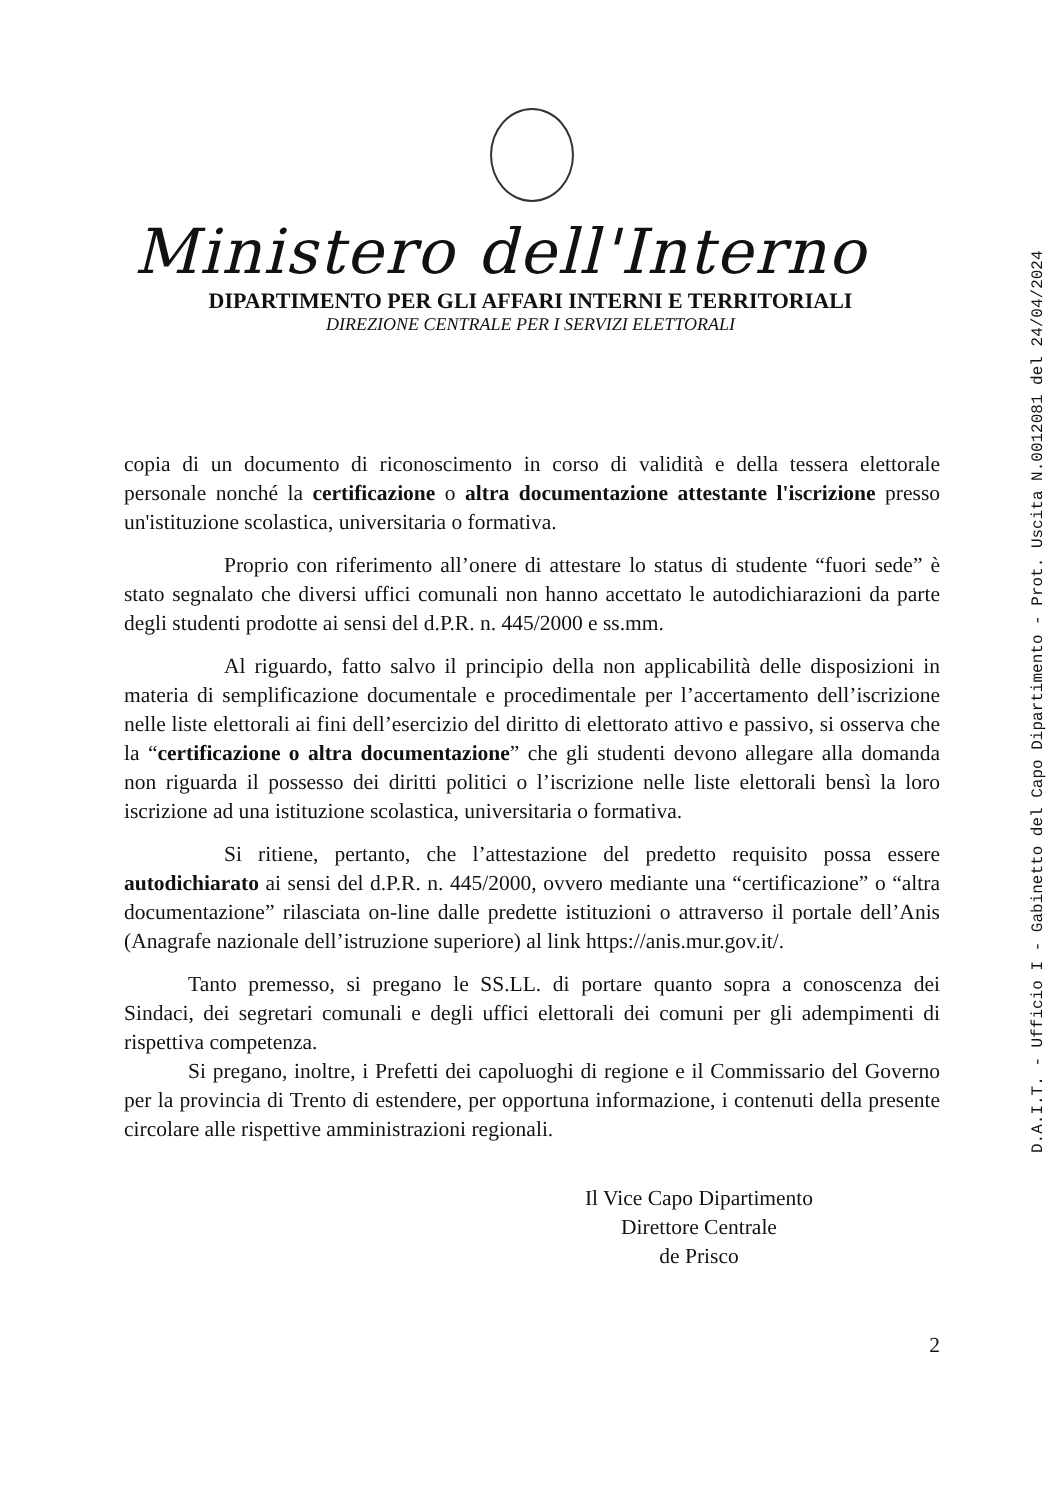Ministero dell'Interno
DIPARTIMENTO PER GLI AFFARI INTERNI E TERRITORIALI
DIREZIONE CENTRALE PER I SERVIZI ELETTORALI
copia di un documento di riconoscimento in corso di validità e della tessera elettorale personale nonché la certificazione o altra documentazione attestante l'iscrizione presso un'istituzione scolastica, universitaria o formativa.
Proprio con riferimento all’onere di attestare lo status di studente “fuori sede” è stato segnalato che diversi uffici comunali non hanno accettato le autodichiarazioni da parte degli studenti prodotte ai sensi del d.P.R. n. 445/2000 e ss.mm.
Al riguardo, fatto salvo il principio della non applicabilità delle disposizioni in materia di semplificazione documentale e procedimentale per l’accertamento dell’iscrizione nelle liste elettorali ai fini dell’esercizio del diritto di elettorato attivo e passivo, si osserva che la “certificazione o altra documentazione” che gli studenti devono allegare alla domanda non riguarda il possesso dei diritti politici o l’iscrizione nelle liste elettorali bensì la loro iscrizione ad una istituzione scolastica, universitaria o formativa.
Si ritiene, pertanto, che l’attestazione del predetto requisito possa essere autodichiarato ai sensi del d.P.R. n. 445/2000, ovvero mediante una “certificazione” o “altra documentazione” rilasciata on-line dalle predette istituzioni o attraverso il portale dell’Anis (Anagrafe nazionale dell’istruzione superiore) al link https://anis.mur.gov.it/.
Tanto premesso, si pregano le SS.LL. di portare quanto sopra a conoscenza dei Sindaci, dei segretari comunali e degli uffici elettorali dei comuni per gli adempimenti di rispettiva competenza.
Si pregano, inoltre, i Prefetti dei capoluoghi di regione e il Commissario del Governo per la provincia di Trento di estendere, per opportuna informazione, i contenuti della presente circolare alle rispettive amministrazioni regionali.
Il Vice Capo Dipartimento
Direttore Centrale
de Prisco
2
D.A.I.T. - Ufficio I - Gabinetto del Capo Dipartimento - Prot. Uscita N.0012081 del 24/04/2024